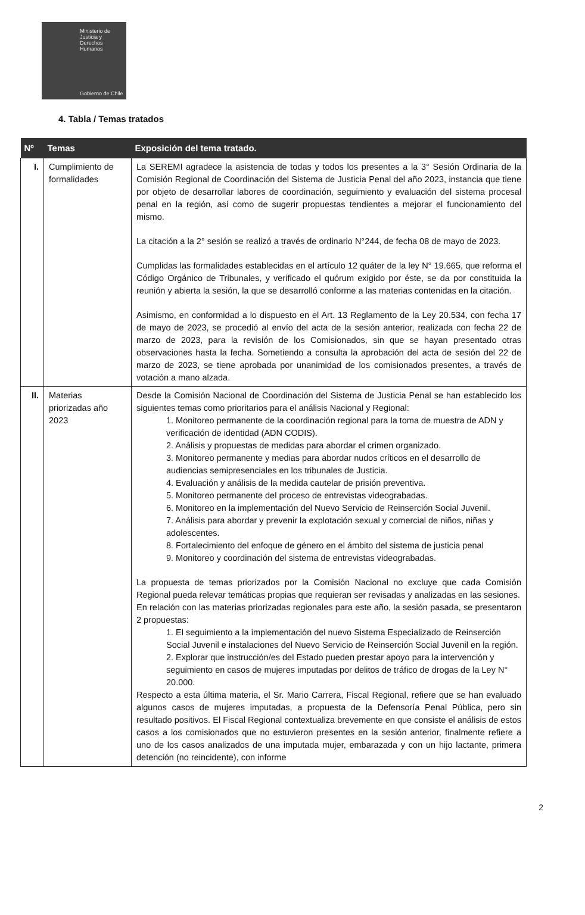Ministerio de
Justicia y
Derechos
Humanos
Gobierno de Chile
4. Tabla / Temas tratados
| Nº | Temas | Exposición del tema tratado. |
| --- | --- | --- |
| I. | Cumplimiento de formalidades | La SEREMI agradece la asistencia de todas y todos los presentes a la 3° Sesión Ordinaria de la Comisión Regional de Coordinación del Sistema de Justicia Penal del año 2023, instancia que tiene por objeto de desarrollar labores de coordinación, seguimiento y evaluación del sistema procesal penal en la región, así como de sugerir propuestas tendientes a mejorar el funcionamiento del mismo. La citación a la 2° sesión se realizó a través de ordinario N°244, de fecha 08 de mayo de 2023. Cumplidas las formalidades establecidas en el artículo 12 quáter de la ley N° 19.665, que reforma el Código Orgánico de Tribunales, y verificado el quórum exigido por éste, se da por constituida la reunión y abierta la sesión, la que se desarrolló conforme a las materias contenidas en la citación. Asimismo, en conformidad a lo dispuesto en el Art. 13 Reglamento de la Ley 20.534, con fecha 17 de mayo de 2023, se procedió al envío del acta de la sesión anterior, realizada con fecha 22 de marzo de 2023, para la revisión de los Comisionados, sin que se hayan presentado otras observaciones hasta la fecha. Sometiendo a consulta la aprobación del acta de sesión del 22 de marzo de 2023, se tiene aprobada por unanimidad de los comisionados presentes, a través de votación a mano alzada. |
| II. | Materias priorizadas año 2023 | Desde la Comisión Nacional de Coordinación del Sistema de Justicia Penal se han establecido los siguientes temas como prioritarios para el análisis Nacional y Regional: 1. Monitoreo permanente de la coordinación regional para la toma de muestra de ADN y verificación de identidad (ADN CODIS). 2. Análisis y propuestas de medidas para abordar el crimen organizado. 3. Monitoreo permanente y medias para abordar nudos críticos en el desarrollo de audiencias semipresenciales en los tribunales de Justicia. 4. Evaluación y análisis de la medida cautelar de prisión preventiva. 5. Monitoreo permanente del proceso de entrevistas videograbadas. 6. Monitoreo en la implementación del Nuevo Servicio de Reinserción Social Juvenil. 7. Análisis para abordar y prevenir la explotación sexual y comercial de niños, niñas y adolescentes. 8. Fortalecimiento del enfoque de género en el ámbito del sistema de justicia penal 9. Monitoreo y coordinación del sistema de entrevistas videograbadas. La propuesta de temas priorizados por la Comisión Nacional no excluye que cada Comisión Regional pueda relevar temáticas propias que requieran ser revisadas y analizadas en las sesiones. En relación con las materias priorizadas regionales para este año, la sesión pasada, se presentaron 2 propuestas: 1. El seguimiento a la implementación del nuevo Sistema Especializado de Reinserción Social Juvenil e instalaciones del Nuevo Servicio de Reinserción Social Juvenil en la región. 2. Explorar que instrucción/es del Estado pueden prestar apoyo para la intervención y seguimiento en casos de mujeres imputadas por delitos de tráfico de drogas de la Ley N° 20.000. Respecto a esta última materia, el Sr. Mario Carrera, Fiscal Regional, refiere que se han evaluado algunos casos de mujeres imputadas, a propuesta de la Defensoría Penal Pública, pero sin resultado positivos. El Fiscal Regional contextualiza brevemente en que consiste el análisis de estos casos a los comisionados que no estuvieron presentes en la sesión anterior, finalmente refiere a uno de los casos analizados de una imputada mujer, embarazada y con un hijo lactante, primera detención (no reincidente), con informe |
2